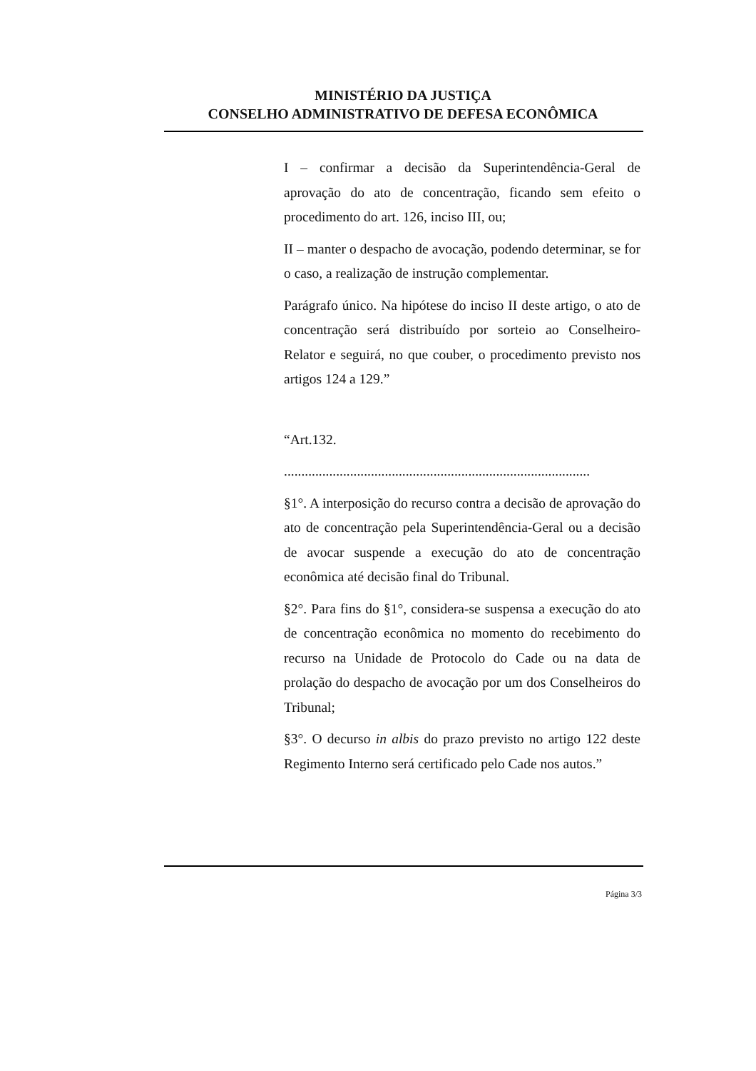MINISTÉRIO DA JUSTIÇA
CONSELHO ADMINISTRATIVO DE DEFESA ECONÔMICA
I – confirmar a decisão da Superintendência-Geral de aprovação do ato de concentração, ficando sem efeito o procedimento do art. 126, inciso III, ou;
II – manter o despacho de avocação, podendo determinar, se for o caso, a realização de instrução complementar.
Parágrafo único. Na hipótese do inciso II deste artigo, o ato de concentração será distribuído por sorteio ao Conselheiro-Relator e seguirá, no que couber, o procedimento previsto nos artigos 124 a 129.”
“Art.132.
........................................................................................
§1°. A interposição do recurso contra a decisão de aprovação do ato de concentração pela Superintendência-Geral ou a decisão de avocar suspende a execução do ato de concentração econômica até decisão final do Tribunal.
§2°. Para fins do §1°, considera-se suspensa a execução do ato de concentração econômica no momento do recebimento do recurso na Unidade de Protocolo do Cade ou na data de prolação do despacho de avocação por um dos Conselheiros do Tribunal;
§3°. O decurso in albis do prazo previsto no artigo 122 deste Regimento Interno será certificado pelo Cade nos autos.”
Página 3/3